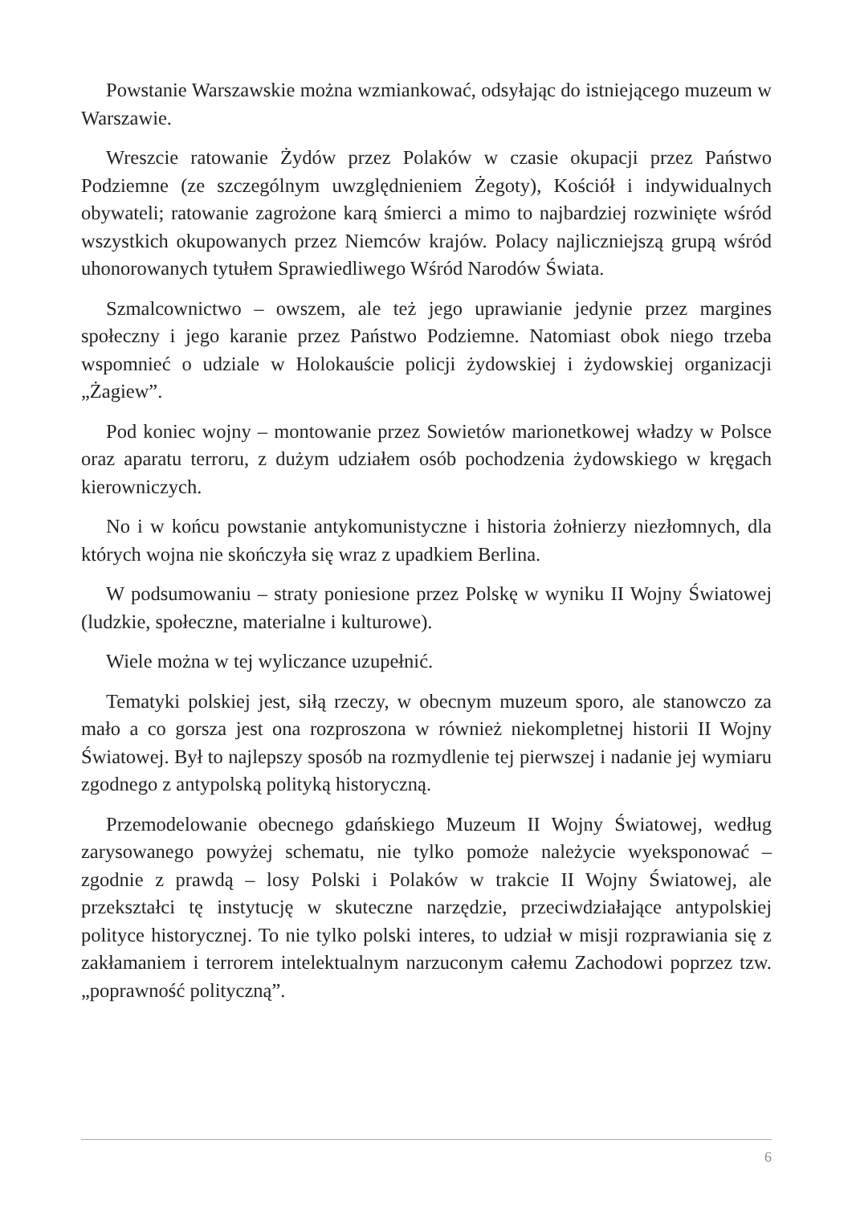Powstanie Warszawskie można wzmiankować, odsyłając do istniejącego muzeum w Warszawie.
Wreszcie ratowanie Żydów przez Polaków w czasie okupacji przez Państwo Podziemne (ze szczególnym uwzględnieniem Żegoty), Kościół i indywidualnych obywateli; ratowanie zagrożone karą śmierci a mimo to najbardziej rozwinięte wśród wszystkich okupowanych przez Niemców krajów. Polacy najliczniejszą grupą wśród uhonorowanych tytułem Sprawiedliwego Wśród Narodów Świata.
Szmalcownictwo – owszem, ale też jego uprawianie jedynie przez margines społeczny i jego karanie przez Państwo Podziemne. Natomiast obok niego trzeba wspomnieć o udziale w Holokauście policji żydowskiej i żydowskiej organizacji „Żagiew”.
Pod koniec wojny – montowanie przez Sowietów marionetkowej władzy w Polsce oraz aparatu terroru, z dużym udziałem osób pochodzenia żydowskiego w kręgach kierowniczych.
No i w końcu powstanie antykomunistyczne i historia żołnierzy niezłomnych, dla których wojna nie skończyła się wraz z upadkiem Berlina.
W podsumowaniu – straty poniesione przez Polskę w wyniku II Wojny Światowej (ludzkie, społeczne, materialne i kulturowe).
Wiele można w tej wyliczance uzupełnić.
Tematyki polskiej jest, siłą rzeczy, w obecnym muzeum sporo, ale stanowczo za mało a co gorsza jest ona rozproszona w również niekompletnej historii II Wojny Światowej. Był to najlepszy sposób na rozmydlenie tej pierwszej i nadanie jej wymiaru zgodnego z antypolską polityką historyczną.
Przemodelowanie obecnego gdańskiego Muzeum II Wojny Światowej, według zarysowanego powyżej schematu, nie tylko pomoże należycie wyeksponować – zgodnie z prawdą – losy Polski i Polaków w trakcie II Wojny Światowej, ale przekształci tę instytucję w skuteczne narzędzie, przeciwdziałające antypolskiej polityce historycznej. To nie tylko polski interes, to udział w misji rozprawiania się z zakłamaniem i terrorem intelektualnym narzuconym całemu Zachodowi poprzez tzw. „poprawność polityczną”.
6